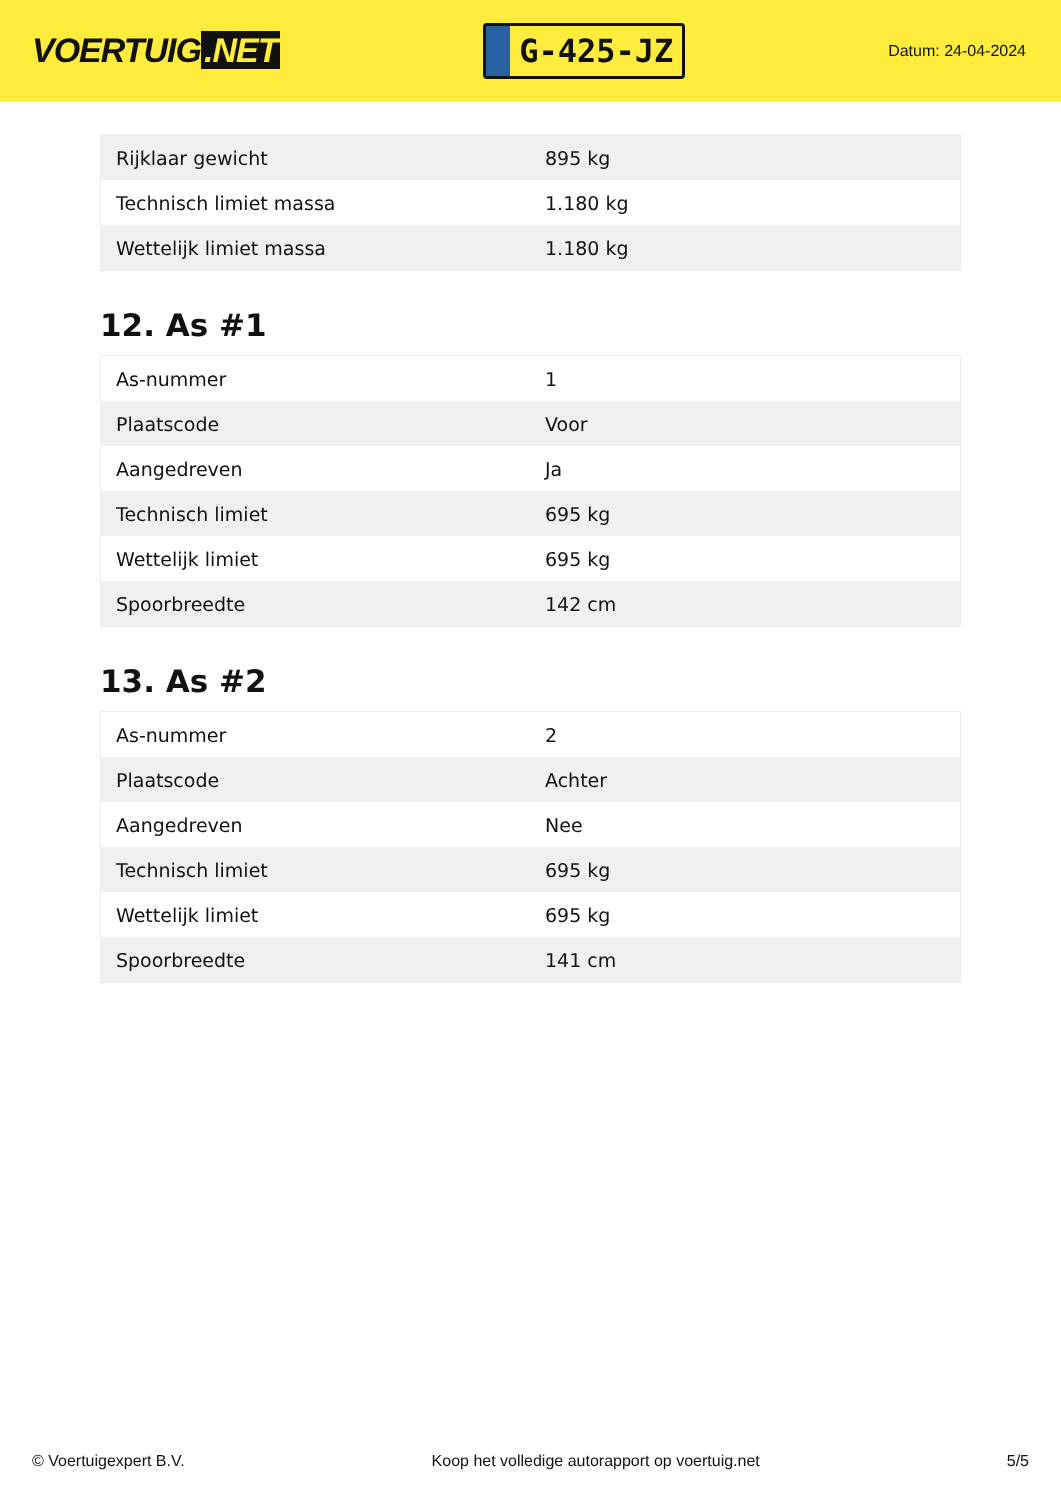VOERTUIG.NET
G-425-JZ
Datum: 24-04-2024
| Rijklaar gewicht | 895 kg |
| Technisch limiet massa | 1.180 kg |
| Wettelijk limiet massa | 1.180 kg |
12. As #1
| As-nummer | 1 |
| Plaatscode | Voor |
| Aangedreven | Ja |
| Technisch limiet | 695 kg |
| Wettelijk limiet | 695 kg |
| Spoorbreedte | 142 cm |
13. As #2
| As-nummer | 2 |
| Plaatscode | Achter |
| Aangedreven | Nee |
| Technisch limiet | 695 kg |
| Wettelijk limiet | 695 kg |
| Spoorbreedte | 141 cm |
© Voertuigexpert B.V. Koop het volledige autorapport op voertuig.net 5/5